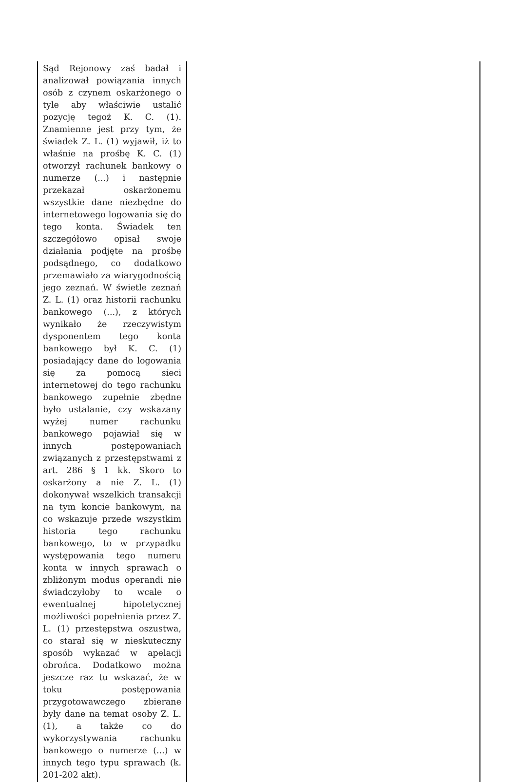| Sąd Rejonowy zaś badał i analizował powiązania innych osób z czynem oskarżonego o tyle aby właściwie ustalić pozycję tegoż K. C. (1). Znamienne jest przy tym, że świadek Z. L. (1) wyjawił, iż to właśnie na prośbę K. C. (1) otworzył rachunek bankowy o numerze (...) i następnie przekazał oskarżonemu wszystkie dane niezbędne do internetowego logowania się do tego konta. Świadek ten szczegółowo opisał swoje działania podjęte na prośbę podsądnego, co dodatkowo przemawiało za wiarygodnością jego zeznań. W świetle zeznań Z. L. (1) oraz historii rachunku bankowego (...), z których wynikało że rzeczywistym dysponentem tego konta bankowego był K. C. (1) posiadający dane do logowania się za pomocą sieci internetowej do tego rachunku bankowego zupełnie zbędne było ustalanie, czy wskazany wyżej numer rachunku bankowego pojawiał się w innych postępowaniach związanych z przestępstwami z art. 286 § 1 kk. Skoro to oskarżony a nie Z. L. (1) dokonywał wszelkich transakcji na tym koncie bankowym, na co wskazuje przede wszystkim historia tego rachunku bankowego, to w przypadku występowania tego numeru konta w innych sprawach o zbliżonym modus operandi nie świadczyłoby to wcale o ewentualnej hipotetycznej możliwości popełnienia przez Z. L. (1) przestępstwa oszustwa, co starał się w nieskuteczny sposób wykazać w apelacji obrońca. Dodatkowo można jeszcze raz tu wskazać, że w toku postępowania przygotowawczego zbierane były dane na temat osoby Z. L. (1), a także co do wykorzystywania rachunku bankowego o numerze (...) w innych tego typu sprawach (k. 201-202 akt). | |